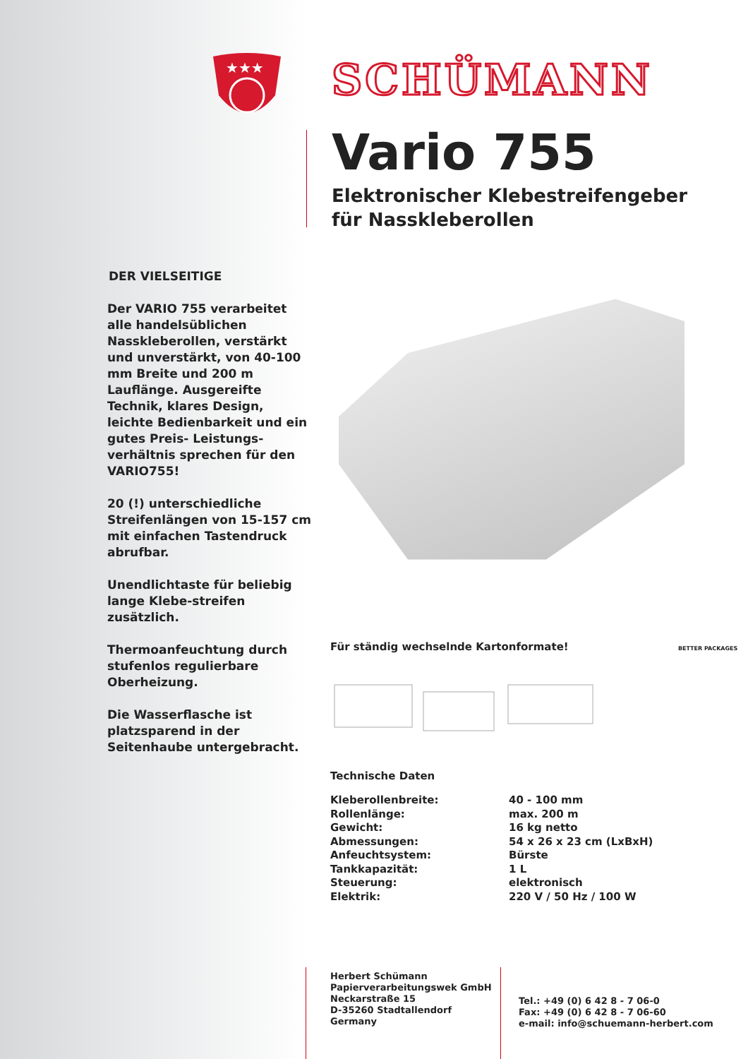★★★
SCHÜMANN
Vario 755
Elektronischer Klebestreifengeber
für Nasskleberollen
DER VIELSEITIGE
Der VARIO 755 verarbeitet alle handelsüblichen Nasskleberollen, verstärkt und unverstärkt, von 40-100 mm Breite und 200 m Lauflänge. Ausgereifte Technik, klares Design, leichte Bedienbarkeit und ein gutes Preis- Leistungs-verhältnis sprechen für den VARIO755!
20 (!) unterschiedliche Streifenlängen von 15-157 cm mit einfachen Tastendruck abrufbar.
Unendlichtaste für beliebig lange Klebe-streifen zusätzlich.
Thermoanfeuchtung durch stufenlos regulierbare Oberheizung.
Die Wasserflasche ist platzsparend in der Seitenhaube untergebracht.
Für ständig wechselnde Kartonformate! BETTER PACKAGES
Technische Daten
| Kleberollenbreite: | 40 - 100 mm |
| Rollenlänge: | max. 200 m |
| Gewicht: | 16 kg netto |
| Abmessungen: | 54 x 26 x 23 cm (LxBxH) |
| Anfeuchtsystem: | Bürste |
| Tankkapazität: | 1 L |
| Steuerung: | elektronisch |
| Elektrik: | 220 V / 50 Hz / 100 W |
Herbert Schümann
Papierverarbeitungswek GmbH
Neckarstraße 15
D-35260 Stadtallendorf
Germany
Tel.: +49 (0) 6 42 8 - 7 06-0
Fax: +49 (0) 6 42 8 - 7 06-60
e-mail: info@schuemann-herbert.com